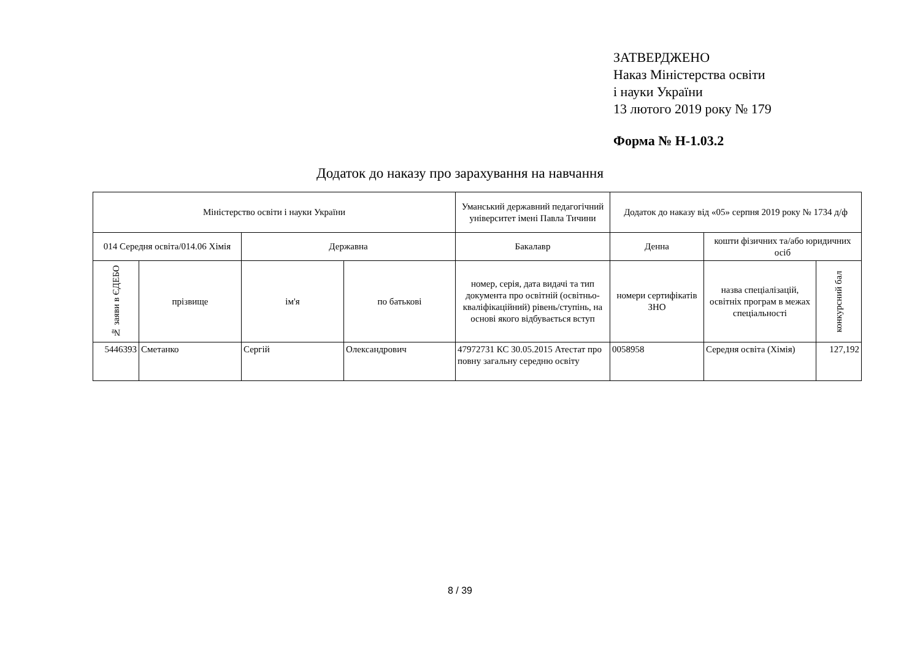ЗАТВЕРДЖЕНО
Наказ Міністерства освіти
і науки України
13 лютого 2019 року № 179
Форма № Н-1.03.2
Додаток до наказу про зарахування на навчання
| Міністерство освіти і науки України | | | | Уманський державний педагогічний університет імені Павла Тичини | Додаток до наказу від «05» серпня 2019 року № 1734 д/ф | | |
| --- | --- | --- | --- | --- | --- | --- | --- |
| 014 Середня освіта/014.06 Хімія | | Державна | | Бакалавр | Денна | кошти фізичних та/або юридичних осіб | |
| № заяви в ЄДЕБО | прізвище | ім'я | по батькові | номер, серія, дата видачі та тип документа про освітній (освітньо-кваліфікаційний) рівень/ступінь, на основі якого відбувається вступ | номери сертифікатів ЗНО | назва спеціалізацій, освітніх програм в межах спеціальності | конкурсний бал |
| 5446393 | Сметанко | Сергій | Олександрович | 47972731 КС 30.05.2015 Атестат про повну загальну середню освіту | 0058958 | Середня освіта (Хімія) | 127,192 |
8 / 39